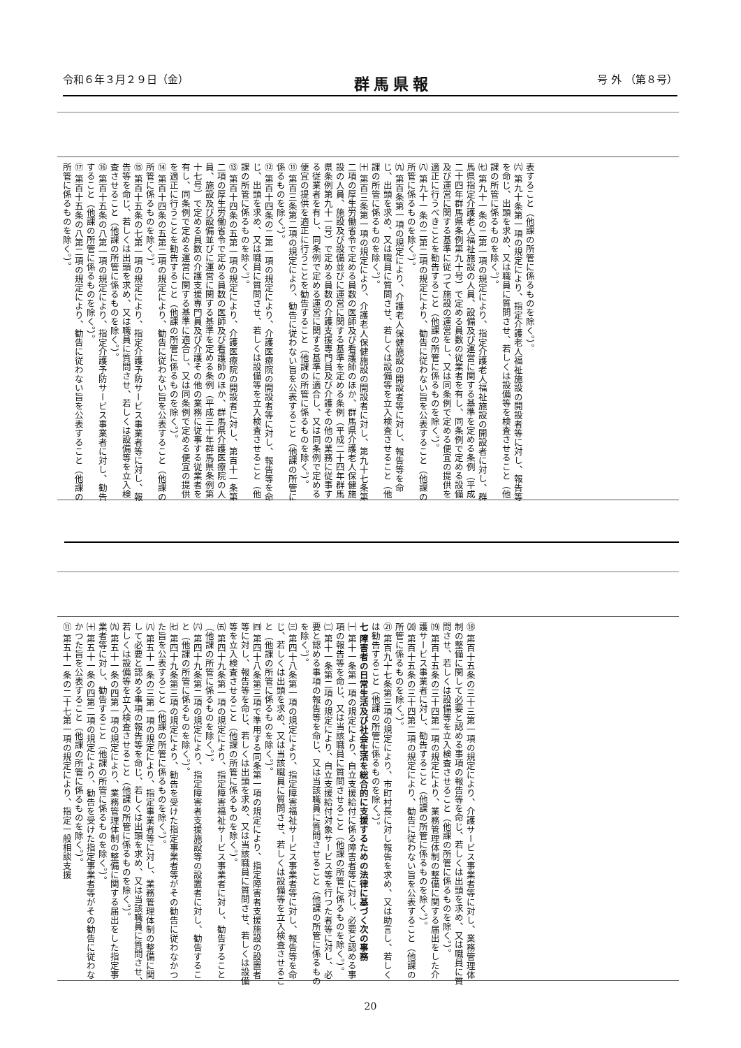令和６年３月２９日（金） 群馬県報 号 外 （第８号）
表すること（他課の所管に係るものを除く。）。
㈥ 第九十条第一項の規定により、指定介護老人福祉施設の開設者等に対し、報告等を命じ、出頭を求め、又は職員に質問させ、若しくは設備等を検査させること（他課の所管に係るものを除く。）。
㈦ 第九十一条の二第一項の規定により、指定介護老人福祉施設の開設者に対し、群馬県指定介護老人福祉施設の人員、設備及び運営に関する基準を定める条例（平成二十四年群馬県条例第九十号）で定める員数の従業者を有し、同条例で定める設備及び運営に関する基準に従つて施設の運営をし、又は同条例で定める便宜の提供を適正に行うべきことを勧告すること（他課の所管に係るものを除く。）。
㈧ 第九十一条の二第二項の規定により、勧告に従わない旨を公表すること（他課の所管に係るものを除く。）。
㈨ 第百条第一項の規定により、介護老人保健施設の開設者等に対し、報告等を命じ、出頭を求め、又は職員に質問させ、若しくは設備等を立入検査させること（他課の所管に係るものを除く。）。
㈩ 第百三条第一項の規定により、介護老人保健施設の開設者に対し、第九十七条第二項の厚生労働省令で定める員数の医師及び看護師のほか、群馬県介護老人保健施設の人員、施設及び設備並びに運営に関する基準を定める条例（平成二十四年群馬県条例第九十一号）で定める員数の介護支援専門員及び介護その他の業務に従事する従業者を有し、同条例で定める運営に関する基準に適合し、又は同条例で定める便宜の提供を適正に行うことを勧告すること（他課の所管に係るものを除く。）。
⑪ 第百三条第二項の規定により、勧告に従わない旨を公表すること（他課の所管に係るものを除く。）。
⑫ 第百十四条の二第一項の規定により、介護医療院の開設者等に対し、報告等を命じ、出頭を求め、又は職員に質問させ、若しくは設備等を立入検査させること（他課の所管に係るものを除く。）。
⑬ 第百十四条の五第一項の規定により、介護医療院の開設者に対し、第百十一条第二項の厚生労働省令で定める員数の医師及び看護師のほか、群馬県介護医療院の人員、施設及び設備並びに運営に関する基準を定める条例（平成三十年群馬県条例第十七号）で定める員数の介護支援専門員及び介護その他の業務に従事する従業者を有し、同条例で定める運営に関する基準に適合し、又は同条例で定める便宜の提供を適正に行うことを勧告すること（他課の所管に係るものを除く。）。
⑭ 第百十四条の五第二項の規定により、勧告に従わない旨を公表すること（他課の所管に係るものを除く。）。
⑮ 第百十五条の七第一項の規定により、指定介護予防サービス事業者等に対し、報告等を命じ、若しくは出頭を求め、又は職員に質問させ、若しくは設備等を立入検査させること（他課の所管に係るものを除く。）。
⑯ 第百十五条の八第一項の規定により、指定介護予防サービス事業者に対し、勧告すること（他課の所管に係るものを除く。）。
⑰ 第百十五条の八第二項の規定により、勧告に従わない旨を公表すること（他課の所管に係るものを除く。）。
⑱ 第百十五条の三十三第一項の規定により、介護サービス事業者等に対し、業務管理体制の整備に関して必要と認める事項の報告等を命じ、若しくは出頭を求め、又は職員に質問させ、若しくは設備等を立入検査させること（他課の所管に係るものを除く。）。
⒆ 第百十五条の三十四第一項の規定により、業務管理体制の整備に関する届出をした介護サービス事業者に対し、勧告すること（他課の所管に係るものを除く。）。
⒇ 第百十五条の三十四第二項の規定により、勧告に従わない旨を公表すること（他課の所管に係るものを除く。）。
㉑ 第百九十七条第三項の規定により、市町村長に対し報告を求め、又は助言し、若しくは勧告すること（他課の所管に係るものを除く。）。
七 障害者の日常生活及び社会生活を総合的に支援するための法律に基づく次の事務
㈠ 第十一条第一項の規定により、自立支援給付に係る障害者等に対し、必要と認める事項の報告等を命じ、又は当該職員に質問させること（他課の所管に係るものを除く。）。
㈡ 第十一条第二項の規定により、自立支援給付対象サービス等を行つた者等に対し、必要と認める事項の報告等を命じ、又は当該職員に質問させること（他課の所管に係るものを除く。）。
㈢ 第四十八条第一項の規定により、指定障害福祉サービス事業者等に対し、報告等を命じ、若しくは出頭を求め、又は当該職員に質問させ、若しくは設備等を立入検査させること（他課の所管に係るものを除く。）。
㈣ 第四十八条第三項で準用する同条第一項の規定により、指定障害者支援施設の設置者等に対し、報告等を命じ、若しくは出頭を求め、又は当該職員に質問させ、若しくは設備等を立入検査させること（他課の所管に係るものを除く。）。
㈤ 第四十九条第一項の規定により、指定障害福祉サービス事業者に対し、勧告すること（他課の所管に係るものを除く。）。
㈥ 第四十九条第二項の規定により、指定障害者支援施設等の設置者に対し、勧告すること（他課の所管に係るものを除く。）。
㈦ 第四十九条第三項の規定により、勧告を受けた指定事業者等がその勧告に従わなかつた旨を公表すること（他課の所管に係るものを除く。）。
㈧ 第五十一条の三第一項の規定により、指定事業者等に対し、業務管理体制の整備に関して必要と認める事項の報告等を命じ、若しくは出頭を求め、又は当該職員に質問させ、若しくは設備等を立入検査させること（他課の所管に係るものを除く。）。
㈨ 第五十一条の四第一項の規定により、業務管理体制の整備に関する届出をした指定事業者等に対し、勧告すること（他課の所管に係るものを除く。）。
㈩ 第五十一条の四第二項の規定により、勧告を受けた指定事業者等がその勧告に従わなかつた旨を公表すること（他課の所管に係るものを除く。）。
⑪ 第五十一条の二十七第一項の規定により、指定一般相談支援
20